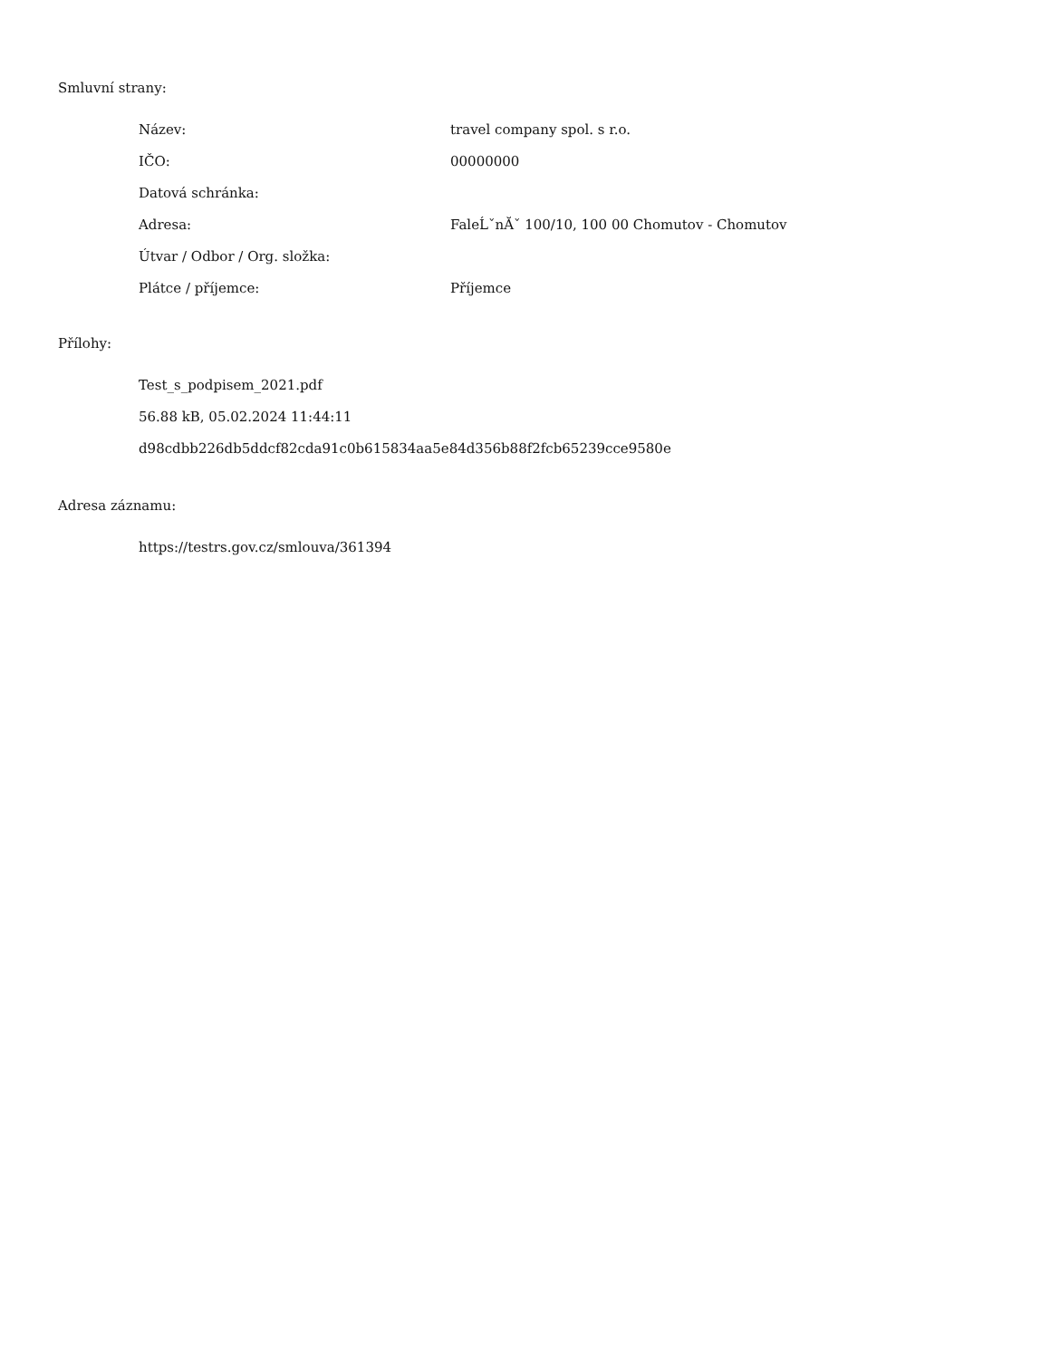Smluvní strany:
| Název: | travel company spol. s r.o. |
| IČO: | 00000000 |
| Datová schránka: | |
| Adresa: | FaleĹˇnĂˇ 100/10, 100 00 Chomutov - Chomutov |
| Útvar / Odbor / Org. složka: | |
| Plátce / příjemce: | Příjemce |
Přílohy:
Test_s_podpisem_2021.pdf
56.88 kB, 05.02.2024 11:44:11
d98cdbb226db5ddcf82cda91c0b615834aa5e84d356b88f2fcb65239cce9580e
Adresa záznamu:
https://testrs.gov.cz/smlouva/361394